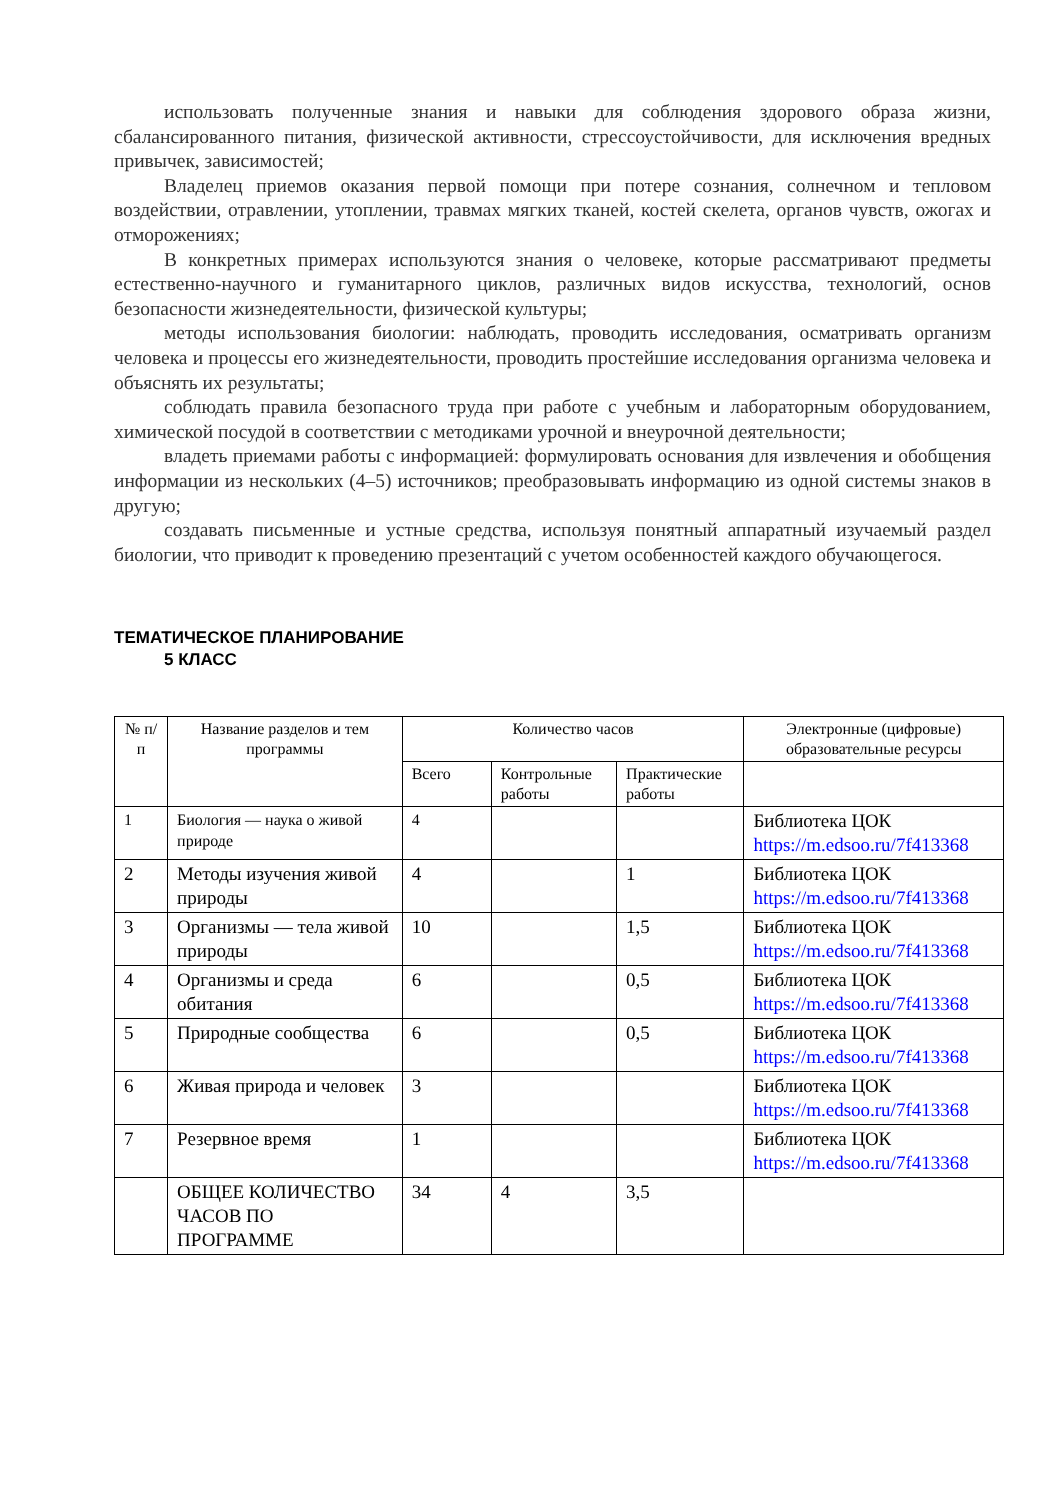использовать полученные знания и навыки для соблюдения здорового образа жизни, сбалансированного питания, физической активности, стрессоустойчивости, для исключения вредных привычек, зависимостей;
Владелец приемов оказания первой помощи при потере сознания, солнечном и тепловом воздействии, отравлении, утоплении, травмах мягких тканей, костей скелета, органов чувств, ожогах и отморожениях;
В конкретных примерах используются знания о человеке, которые рассматривают предметы естественно-научного и гуманитарного циклов, различных видов искусства, технологий, основ безопасности жизнедеятельности, физической культуры;
методы использования биологии: наблюдать, проводить исследования, осматривать организм человека и процессы его жизнедеятельности, проводить простейшие исследования организма человека и объяснять их результаты;
соблюдать правила безопасного труда при работе с учебным и лабораторным оборудованием, химической посудой в соответствии с методиками урочной и внеурочной деятельности;
владеть приемами работы с информацией: формулировать основания для извлечения и обобщения информации из нескольких (4–5) источников; преобразовывать информацию из одной системы знаков в другую;
создавать письменные и устные средства, используя понятный аппаратный изучаемый раздел биологии, что приводит к проведению презентаций с учетом особенностей каждого обучающегося.
ТЕМАТИЧЕСКОЕ ПЛАНИРОВАНИЕ
5 КЛАСС
| № п/п | Название разделов и тем программы | Количество часов | | | Электронные (цифровые) образовательные ресурсы |
| --- | --- | --- | --- | --- | --- |
| | | Всего | Контрольные работы | Практические работы | |
| 1 | Биология — наука о живой природе | 4 | | | Библиотека ЦОК https://m.edsoo.ru/7f413368 |
| 2 | Методы изучения живой природы | 4 | | 1 | Библиотека ЦОК https://m.edsoo.ru/7f413368 |
| 3 | Организмы — тела живой природы | 10 | | 1,5 | Библиотека ЦОК https://m.edsoo.ru/7f413368 |
| 4 | Организмы и среда обитания | 6 | | 0,5 | Библиотека ЦОК https://m.edsoo.ru/7f413368 |
| 5 | Природные сообщества | 6 | | 0,5 | Библиотека ЦОК https://m.edsoo.ru/7f413368 |
| 6 | Живая природа и человек | 3 | | | Библиотека ЦОК https://m.edsoo.ru/7f413368 |
| 7 | Резервное время | 1 | | | Библиотека ЦОК https://m.edsoo.ru/7f413368 |
| | ОБЩЕЕ КОЛИЧЕСТВО ЧАСОВ ПО ПРОГРАММЕ | 34 | 4 | 3,5 | |